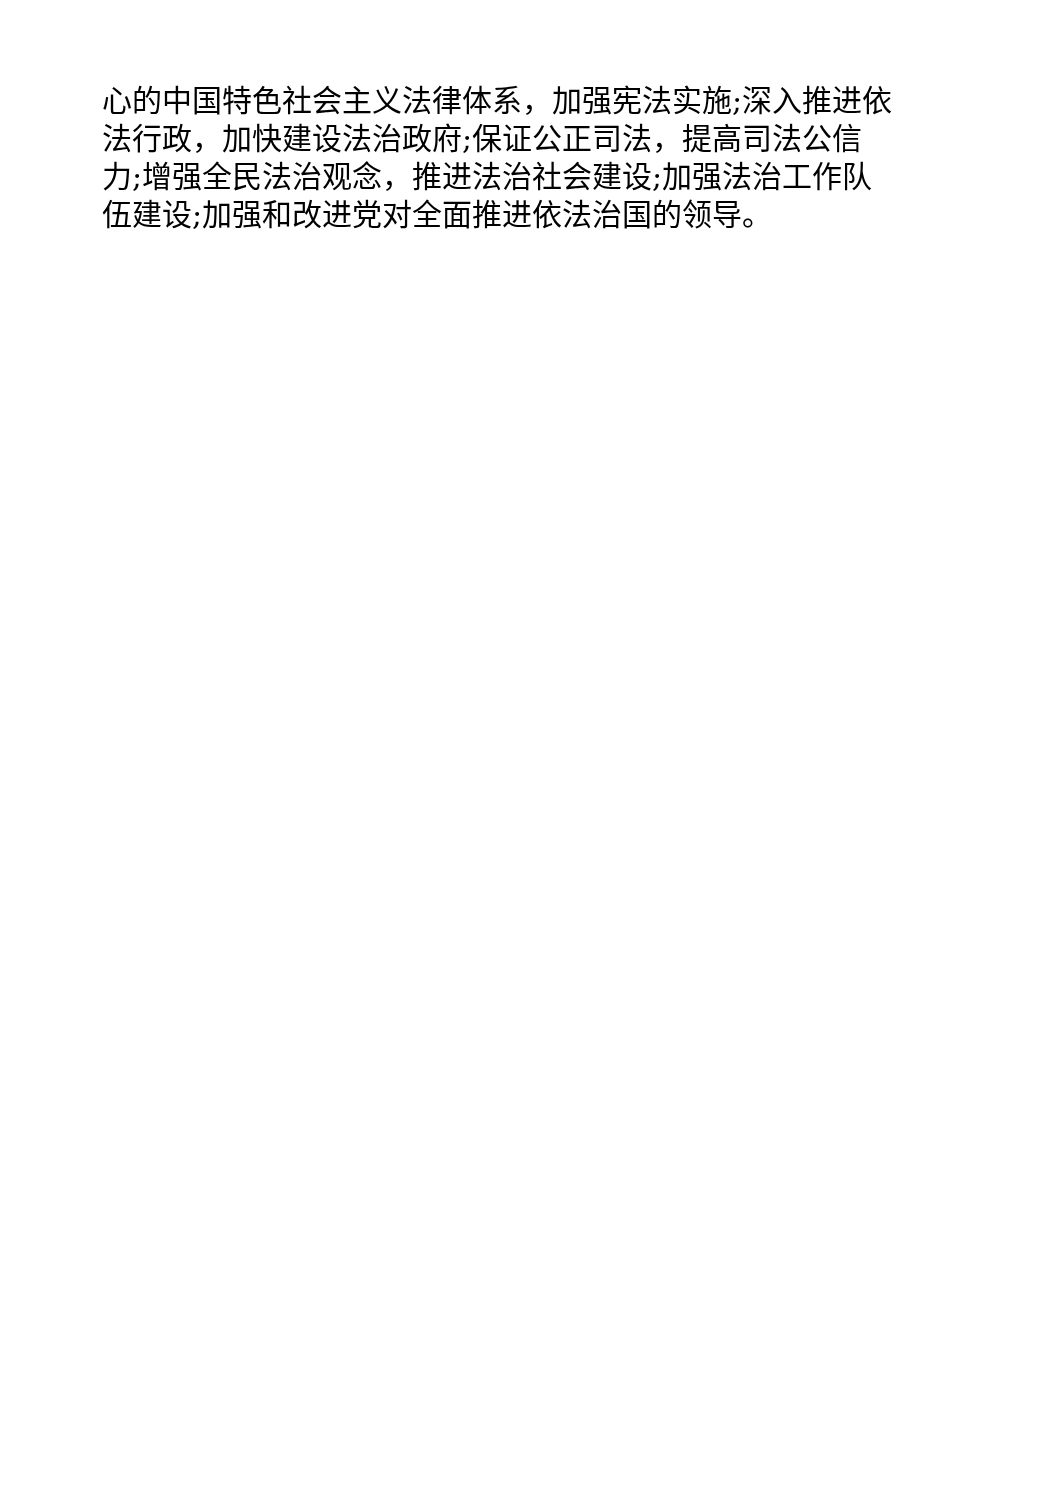心的中国特色社会主义法律体系，加强宪法实施;深入推进依
法行政，加快建设法治政府;保证公正司法，提高司法公信
力;增强全民法治观念，推进法治社会建设;加强法治工作队
伍建设;加强和改进党对全面推进依法治国的领导。